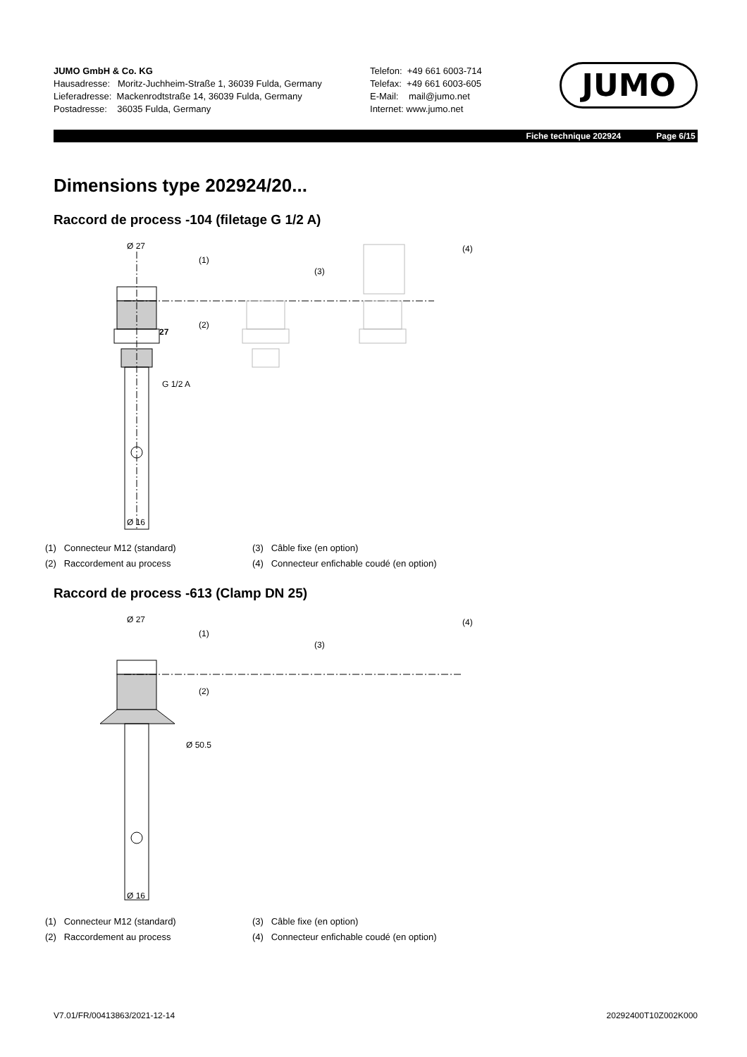JUMO GmbH & Co. KG
Hausadresse: Moritz-Juchheim-Straße 1, 36039 Fulda, Germany
Lieferadresse: Mackenrodtstraße 14, 36039 Fulda, Germany
Postadresse: 36035 Fulda, Germany
Telefon: +49 661 6003-714
Telefax: +49 661 6003-605
E-Mail: mail@jumo.net
Internet: www.jumo.net
JUMO
Fiche technique 202924 Page 6/15
Dimensions type 202924/20...
Raccord de process -104 (filetage G 1/2 A)
Ø 27
(1)
(2)
(3)
(4)
27
G 1/2 A
Ø 16
(1) Connecteur M12 (standard)
(3) Câble fixe (en option)
(2) Raccordement au process
(4) Connecteur enfichable coudé (en option)
Raccord de process -613 (Clamp DN 25)
Ø 27
(1)
(2)
(3)
(4)
Ø 50.5
Ø 16
(1) Connecteur M12 (standard)
(3) Câble fixe (en option)
(2) Raccordement au process
(4) Connecteur enfichable coudé (en option)
V7.01/FR/00413863/2021-12-14 20292400T10Z002K000